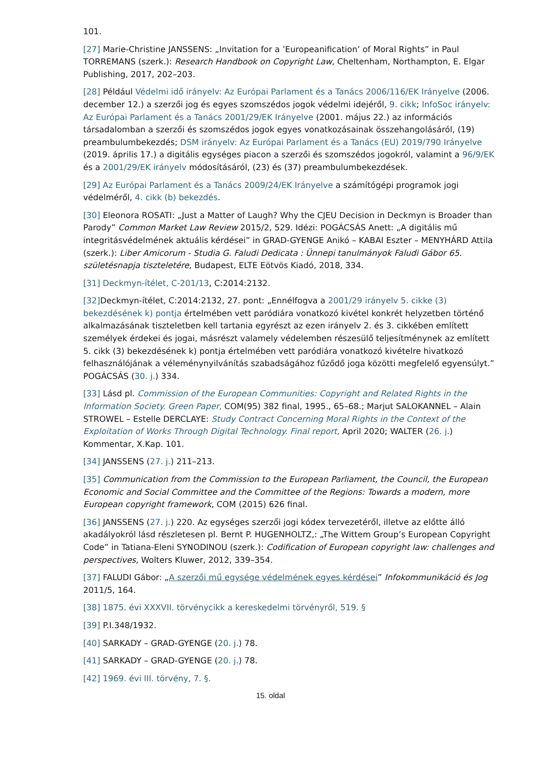101.
[27] Marie-Christine JANSSENS: „Invitation for a ’Europeanification’ of Moral Rights” in Paul TORREMANS (szerk.): Research Handbook on Copyright Law, Cheltenham, Northampton, E. Elgar Publishing, 2017, 202–203.
[28] Például Védelmi idő irányelv: Az Európai Parlament és a Tanács 2006/116/EK Irányelve (2006. december 12.) a szerzői jog és egyes szomszédos jogok védelmi idejéről, 9. cikk; InfoSoc irányelv: Az Európai Parlament és a Tanács 2001/29/EK Irányelve (2001. május 22.) az információs társadalomban a szerzői és szomszédos jogok egyes vonatkozásainak összehangolásáról, (19) preambulumbekezdés; DSM irányelv: Az Európai Parlament és a Tanács (EU) 2019/790 Irányelve (2019. április 17.) a digitális egységes piacon a szerzői és szomszédos jogokról, valamint a 96/9/EK és a 2001/29/EK irányelv módosításáról, (23) és (37) preambulumbekezdések.
[29] Az Európai Parlament és a Tanács 2009/24/EK Irányelve a számítógépi programok jogi védelméről, 4. cikk (b) bekezdés.
[30] Eleonora ROSATI: „Just a Matter of Laugh? Why the CJEU Decision in Deckmyn is Broader than Parody” Common Market Law Review 2015/2, 529. Idézi: POGÁCSÁS Anett: „A digitális mű integritásvédelmének aktuális kérdései” in GRAD-GYENGE Anikó – KABAI Eszter – MENYHÁRD Attila (szerk.): Liber Amicorum - Studia G. Faludi Dedicata : Ünnepi tanulmányok Faludi Gábor 65. születésnapja tiszteletére, Budapest, ELTE Eötvös Kiadó, 2018, 334.
[31] Deckmyn-ítélet, C-201/13, C:2014:2132.
[32] Deckmyn-ítélet, C:2014:2132, 27. pont: „Ennélfogva a 2001/29 irányelv 5. cikke (3) bekezdésének k) pontja értelmében vett paródiára vonatkozó kivétel konkrét helyzetben történő alkalmazásának tiszteletben kell tartania egyrészt az ezen irányelv 2. és 3. cikkében említett személyek érdekei és jogai, másrészt valamely védelemben részesülő teljesítménynek az említett 5. cikk (3) bekezdésének k) pontja értelmében vett paródiára vonatkozó kivételre hivatkozó felhasználójának a véleménynyilvánítás szabadságához fűződő joga közötti megfelelő egyensúlyt.” POGÁCSÁS (30. j.) 334.
[33] Lásd pl. Commission of the European Communities: Copyright and Related Rights in the Information Society. Green Paper, COM(95) 382 final, 1995., 65–68.; Marjut SALOKANNEL – Alain STROWEL – Estelle DERCLAYE: Study Contract Concerning Moral Rights in the Context of the Exploitation of Works Through Digital Technology. Final report, April 2020; WALTER (26. j.) Kommentar, X.Kap. 101.
[34] JANSSENS (27. j.) 211–213.
[35] Communication from the Commission to the European Parliament, the Council, the European Economic and Social Committee and the Committee of the Regions: Towards a modern, more European copyright framework, COM (2015) 626 final.
[36] JANSSENS (27. j.) 220. Az egységes szerzői jogi kódex tervezetéről, illetve az előtte álló akadályokról lásd részletesen pl. Bernt P. HUGENHOLTZ,: „The Wittem Group’s European Copyright Code” in Tatiana-Eleni SYNODINOU (szerk.): Codification of European copyright law: challenges and perspectives, Wolters Kluwer, 2012, 339–354.
[37] FALUDI Gábor: „A szerzői mű egysége védelmének egyes kérdései” Infokommunikáció és Jog 2011/5, 164.
[38] 1875. évi XXXVII. törvénycikk a kereskedelmi törvényről, 519. §
[39] P.I.348/1932.
[40] SARKADY – GRAD-GYENGE (20. j.) 78.
[41] SARKADY – GRAD-GYENGE (20. j.) 78.
[42] 1969. évi III. törvény, 7. §.
15. oldal